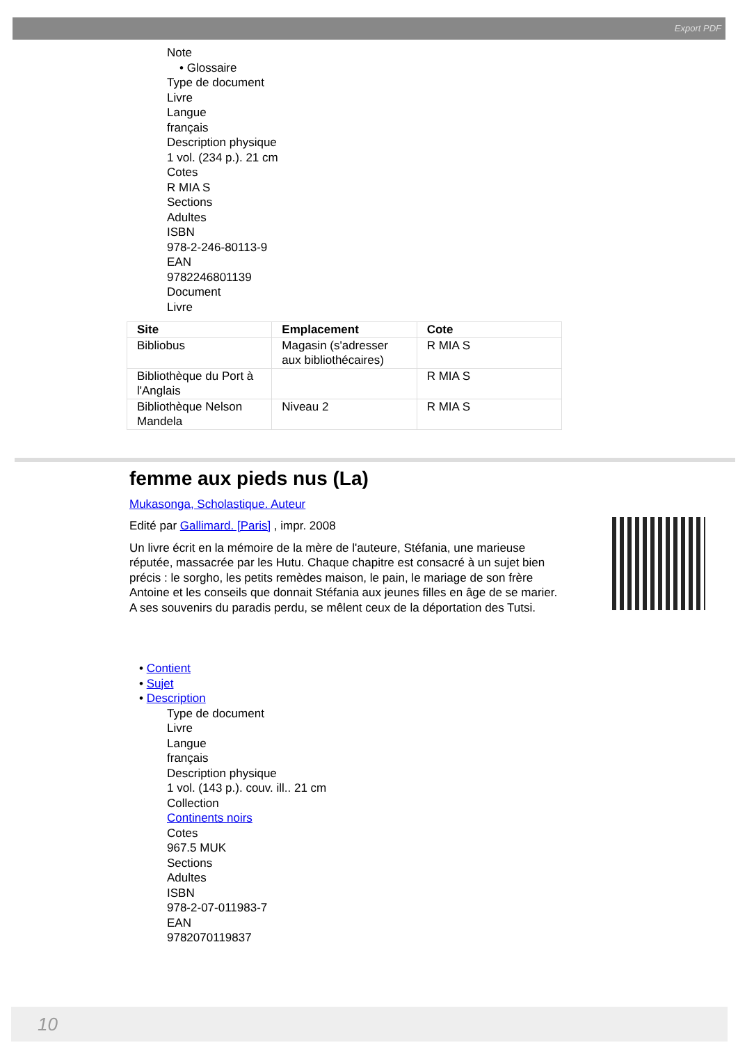Export PDF
Note
• Glossaire
Type de document
Livre
Langue
français
Description physique
1 vol. (234 p.). 21 cm
Cotes
R MIA S
Sections
Adultes
ISBN
978-2-246-80113-9
EAN
9782246801139
Document
Livre
| Site | Emplacement | Cote |
| --- | --- | --- |
| Bibliobus | Magasin (s'adresser aux bibliothécaires) | R MIA S |
| Bibliothèque du Port à l'Anglais | | R MIA S |
| Bibliothèque Nelson Mandela | Niveau 2 | R MIA S |
femme aux pieds nus (La)
Mukasonga, Scholastique. Auteur
Edité par Gallimard. [Paris] , impr. 2008
Un livre écrit en la mémoire de la mère de l'auteure, Stéfania, une marieuse réputée, massacrée par les Hutu. Chaque chapitre est consacré à un sujet bien précis : le sorgho, les petits remèdes maison, le pain, le mariage de son frère Antoine et les conseils que donnait Stéfania aux jeunes filles en âge de se marier. A ses souvenirs du paradis perdu, se mêlent ceux de la déportation des Tutsi.
• Contient
• Sujet
• Description
Type de document
Livre
Langue
français
Description physique
1 vol. (143 p.). couv. ill.. 21 cm
Collection
Continents noirs
Cotes
967.5 MUK
Sections
Adultes
ISBN
978-2-07-011983-7
EAN
9782070119837
10